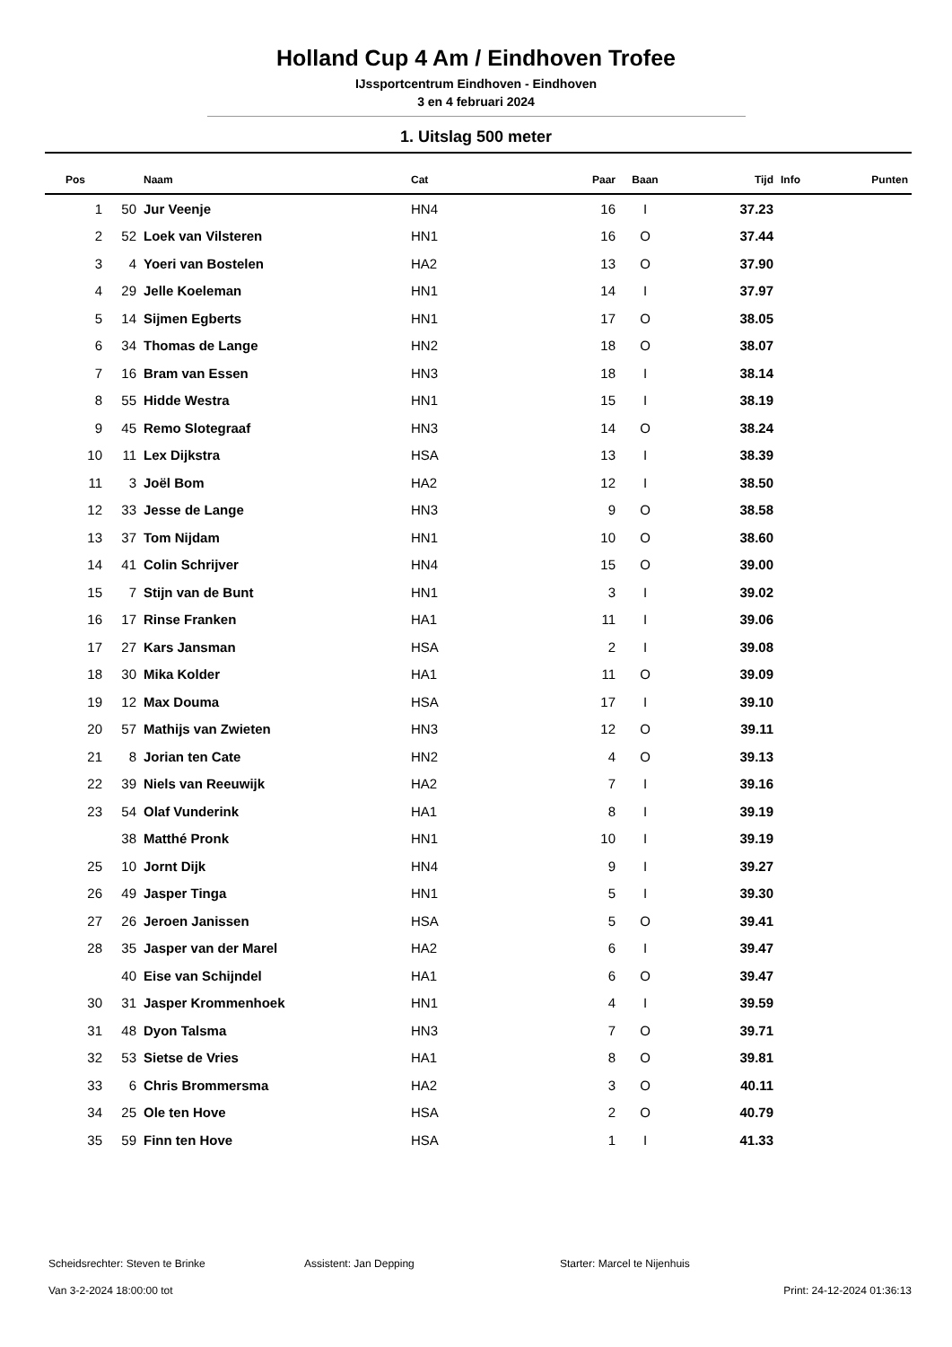Holland Cup 4 Am / Eindhoven Trofee
IJssportcentrum Eindhoven - Eindhoven
3 en 4 februari 2024
1. Uitslag 500 meter
| Pos | | Naam | Cat | Paar | Baan | Tijd | Info | Punten |
| --- | --- | --- | --- | --- | --- | --- | --- | --- |
| 1 | 50 | Jur Veenje | HN4 | 16 | I | 37.23 | | |
| 2 | 52 | Loek van Vilsteren | HN1 | 16 | O | 37.44 | | |
| 3 | 4 | Yoeri van Bostelen | HA2 | 13 | O | 37.90 | | |
| 4 | 29 | Jelle Koeleman | HN1 | 14 | I | 37.97 | | |
| 5 | 14 | Sijmen Egberts | HN1 | 17 | O | 38.05 | | |
| 6 | 34 | Thomas de Lange | HN2 | 18 | O | 38.07 | | |
| 7 | 16 | Bram van Essen | HN3 | 18 | I | 38.14 | | |
| 8 | 55 | Hidde Westra | HN1 | 15 | I | 38.19 | | |
| 9 | 45 | Remo Slotegraaf | HN3 | 14 | O | 38.24 | | |
| 10 | 11 | Lex Dijkstra | HSA | 13 | I | 38.39 | | |
| 11 | 3 | Joël Bom | HA2 | 12 | I | 38.50 | | |
| 12 | 33 | Jesse de Lange | HN3 | 9 | O | 38.58 | | |
| 13 | 37 | Tom Nijdam | HN1 | 10 | O | 38.60 | | |
| 14 | 41 | Colin Schrijver | HN4 | 15 | O | 39.00 | | |
| 15 | 7 | Stijn van de Bunt | HN1 | 3 | I | 39.02 | | |
| 16 | 17 | Rinse Franken | HA1 | 11 | I | 39.06 | | |
| 17 | 27 | Kars Jansman | HSA | 2 | I | 39.08 | | |
| 18 | 30 | Mika Kolder | HA1 | 11 | O | 39.09 | | |
| 19 | 12 | Max Douma | HSA | 17 | I | 39.10 | | |
| 20 | 57 | Mathijs van Zwieten | HN3 | 12 | O | 39.11 | | |
| 21 | 8 | Jorian ten Cate | HN2 | 4 | O | 39.13 | | |
| 22 | 39 | Niels van Reeuwijk | HA2 | 7 | I | 39.16 | | |
| 23 | 54 | Olaf Vunderink | HA1 | 8 | I | 39.19 | | |
| | 38 | Matthé Pronk | HN1 | 10 | I | 39.19 | | |
| 25 | 10 | Jornt Dijk | HN4 | 9 | I | 39.27 | | |
| 26 | 49 | Jasper Tinga | HN1 | 5 | I | 39.30 | | |
| 27 | 26 | Jeroen Janissen | HSA | 5 | O | 39.41 | | |
| 28 | 35 | Jasper van der Marel | HA2 | 6 | I | 39.47 | | |
| | 40 | Eise van Schijndel | HA1 | 6 | O | 39.47 | | |
| 30 | 31 | Jasper Krommenhoek | HN1 | 4 | I | 39.59 | | |
| 31 | 48 | Dyon Talsma | HN3 | 7 | O | 39.71 | | |
| 32 | 53 | Sietse de Vries | HA1 | 8 | O | 39.81 | | |
| 33 | 6 | Chris Brommersma | HA2 | 3 | O | 40.11 | | |
| 34 | 25 | Ole ten Hove | HSA | 2 | O | 40.79 | | |
| 35 | 59 | Finn ten Hove | HSA | 1 | I | 41.33 | | |
Scheidsrechter: Steven te Brinke Assistent: Jan Depping Starter: Marcel te Nijenhuis
Van 3-2-2024 18:00:00 tot Print: 24-12-2024 01:36:13